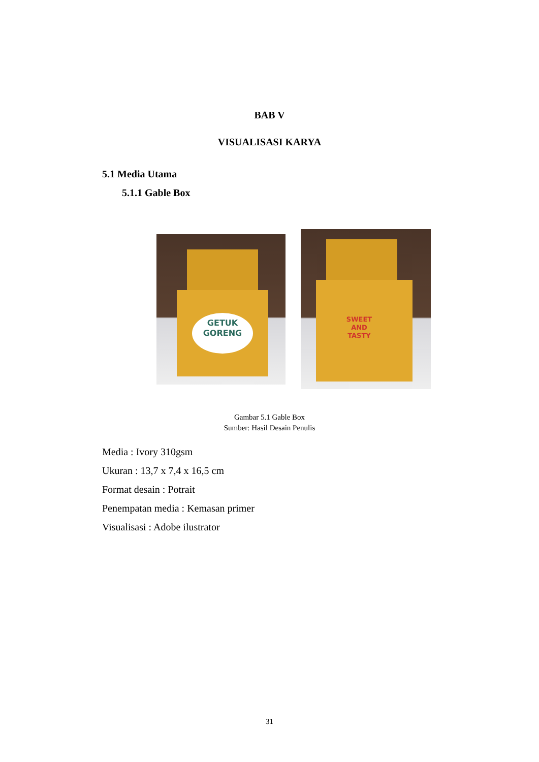BAB V
VISUALISASI KARYA
5.1 Media Utama
5.1.1 Gable Box
GETUK
GORENG
SWEET AND TASTY
Gambar 5.1 Gable Box
Sumber: Hasil Desain Penulis
Media : Ivory 310gsm
Ukuran : 13,7 x 7,4 x 16,5 cm
Format desain : Potrait
Penempatan media : Kemasan primer
Visualisasi : Adobe ilustrator
31